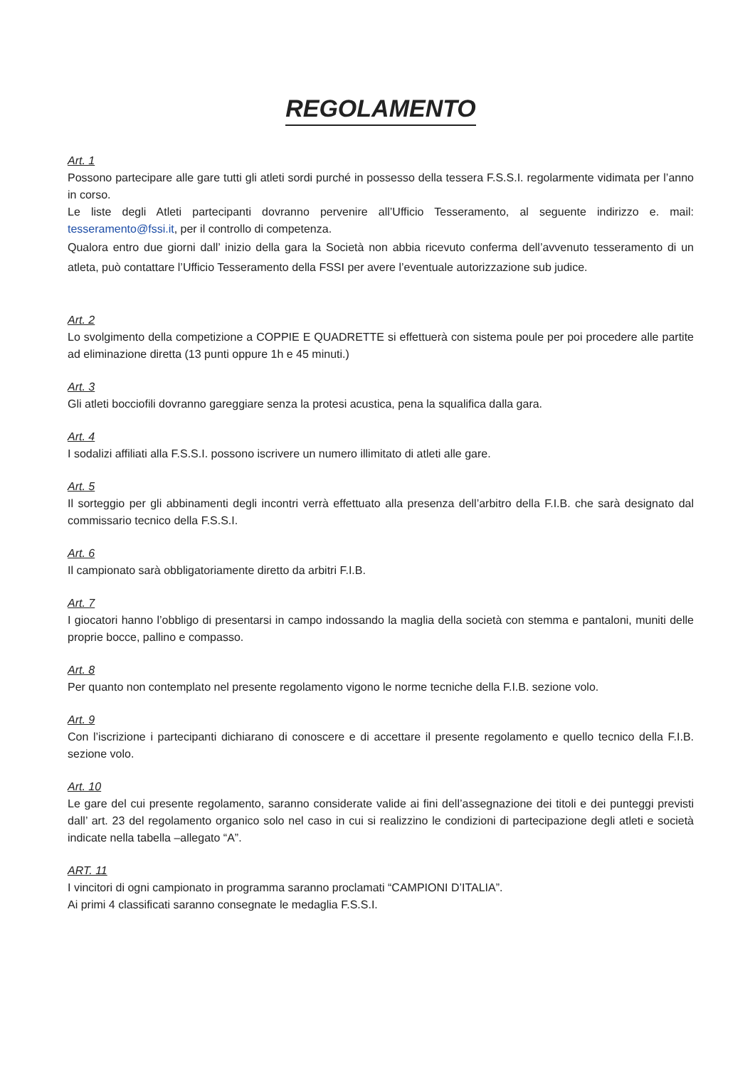REGOLAMENTO
Art. 1
Possono partecipare alle gare tutti gli atleti sordi purché in possesso della tessera F.S.S.I. regolarmente vidimata per l’anno in corso.
Le liste degli Atleti partecipanti dovranno pervenire all’Ufficio Tesseramento, al seguente indirizzo e. mail: tesseramento@fssi.it, per il controllo di competenza.
Qualora entro due giorni dall’ inizio della gara la Società non abbia ricevuto conferma dell’avvenuto tesseramento di un atleta, può contattare l’Ufficio Tesseramento della FSSI per avere l’eventuale autorizzazione sub judice.
Art. 2
Lo svolgimento della competizione a COPPIE E QUADRETTE si effettuerà con sistema poule per poi procedere alle partite ad eliminazione diretta (13 punti oppure 1h e 45 minuti.)
Art. 3
Gli atleti bocciofili dovranno gareggiare senza la protesi acustica, pena la squalifica dalla gara.
Art. 4
I sodalizi affiliati alla F.S.S.I. possono iscrivere un numero illimitato di atleti alle gare.
Art. 5
Il sorteggio per gli abbinamenti degli incontri verrà effettuato alla presenza dell’arbitro della F.I.B. che sarà designato dal commissario tecnico della F.S.S.I.
Art. 6
Il campionato sarà obbligatoriamente diretto da arbitri F.I.B.
Art. 7
I giocatori hanno l’obbligo di presentarsi in campo indossando la maglia della società con stemma e pantaloni, muniti delle proprie bocce, pallino e compasso.
Art. 8
Per quanto non contemplato nel presente regolamento vigono le norme tecniche della F.I.B. sezione volo.
Art. 9
Con l’iscrizione i partecipanti dichiarano di conoscere e di accettare il presente regolamento e quello tecnico della F.I.B. sezione volo.
Art. 10
Le gare del cui presente regolamento, saranno considerate valide ai fini dell’assegnazione dei titoli e dei punteggi previsti dall’ art. 23 del regolamento organico solo nel caso in cui si realizzino le condizioni di partecipazione degli atleti e società indicate nella tabella –allegato “A”.
ART. 11
I vincitori di ogni campionato in programma saranno proclamati “CAMPIONI D’ITALIA”.
Ai primi 4 classificati saranno consegnate le medaglia F.S.S.I.